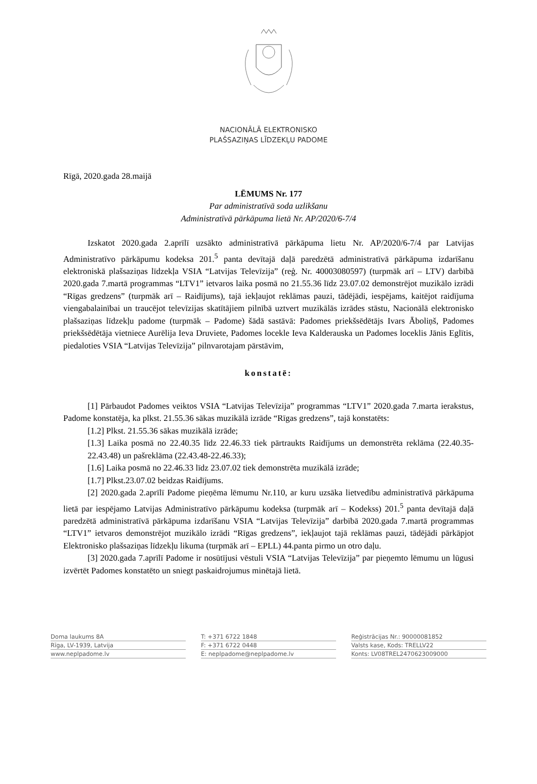NACIONĀLĀ ELEKTRONISKO
PLAŠSAZIŅAS LĪDZEKĻU PADOME
Rīgā, 2020.gada 28.maijā
LĒMUMS Nr. 177
Par administratīvā soda uzlikšanu
Administratīvā pārkāpuma lietā Nr. AP/2020/6-7/4
Izskatot 2020.gada 2.aprīlī uzsākto administratīvā pārkāpuma lietu Nr. AP/2020/6-7/4 par Latvijas Administratīvo pārkāpumu kodeksa 201.<sup>5</sup> panta devītajā daļā paredzētā administratīvā pārkāpuma izdarīšanu elektroniskā plašsaziņas līdzekļa VSIA “Latvijas Televīzija” (reģ. Nr. 40003080597) (turpmāk arī – LTV) darbībā 2020.gada 7.martā programmas “LTV1” ietvaros laika posmā no 21.55.36 līdz 23.07.02 demonstrējot muzikālo izrādi “Rīgas gredzens” (turpmāk arī – Raidījums), tajā iekļaujot reklāmas pauzi, tādējādi, iespējams, kaitējot raidījuma viengabalainībai un traucējot televīzijas skatītājiem pilnībā uztvert muzikālās izrādes stāstu, Nacionālā elektronisko plašsaziņas līdzekļu padome (turpmāk – Padome) šādā sastāvā: Padomes priekšsēdētājs Ivars Āboliņš, Padomes priekšsēdētāja vietniece Aurēlija Ieva Druviete, Padomes locekle Ieva Kalderauska un Padomes loceklis Jānis Eglītis, piedaloties VSIA “Latvijas Televīzija” pilnvarotajam pārstāvim,
konstatē:
[1] Pārbaudot Padomes veiktos VSIA “Latvijas Televīzija” programmas “LTV1” 2020.gada 7.marta ierakstus, Padome konstatēja, ka plkst. 21.55.36 sākas muzikālā izrāde “Rīgas gredzens”, tajā konstatēts:
[1.2] Plkst. 21.55.36 sākas muzikālā izrāde;
[1.3] Laika posmā no 22.40.35 līdz 22.46.33 tiek pārtraukts Raidījums un demonstrēta reklāma (22.40.35-22.43.48) un pašreklāma (22.43.48-22.46.33);
[1.6] Laika posmā no 22.46.33 līdz 23.07.02 tiek demonstrēta muzikālā izrāde;
[1.7] Plkst.23.07.02 beidzas Raidījums.
[2] 2020.gada 2.aprīlī Padome pieņēma lēmumu Nr.110, ar kuru uzsāka lietvedību administratīvā pārkāpuma lietā par iespējamo Latvijas Administratīvo pārkāpumu kodeksa (turpmāk arī – Kodekss) 201.<sup>5</sup> panta devītajā daļā paredzētā administratīvā pārkāpuma izdarīšanu VSIA “Latvijas Televīzija” darbībā 2020.gada 7.martā programmas “LTV1” ietvaros demonstrējot muzikālo izrādi “Rīgas gredzens”, iekļaujot tajā reklāmas pauzi, tādējādi pārkāpjot Elektronisko plašsaziņas līdzekļu likuma (turpmāk arī – EPLL) 44.panta pirmo un otro daļu.
[3] 2020.gada 7.aprīlī Padome ir nosūtījusi vēstuli VSIA “Latvijas Televīzija” par pieņemto lēmumu un lūgusi izvērtēt Padomes konstatēto un sniegt paskaidrojumus minētajā lietā.
Doma laukums 8A
Rīga, LV-1939, Latvija
www.neplpadome.lv
T: +371 6722 1848
F: +371 6722 0448
E: neplpadome@neplpadome.lv
Reģistrācijas Nr.: 90000081852
Valsts kase, Kods: TRELLV22
Konts: LV08TREL2470623009000